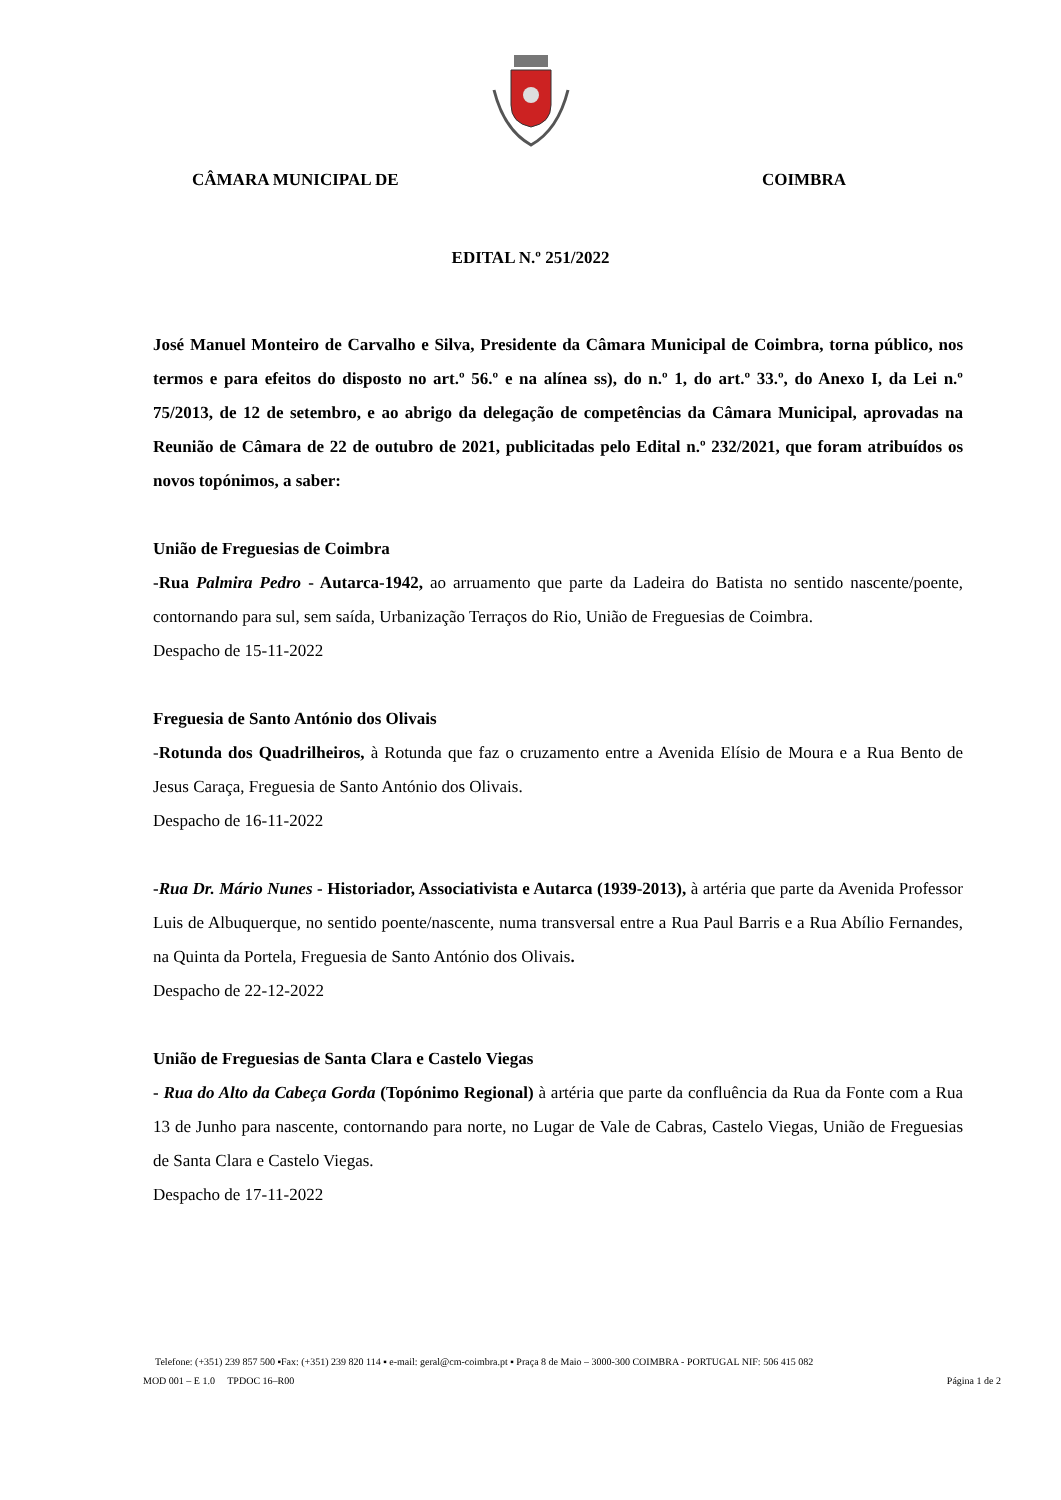CÂMARA MUNICIPAL DE COIMBRA
EDITAL N.º 251/2022
José Manuel Monteiro de Carvalho e Silva, Presidente da Câmara Municipal de Coimbra, torna público, nos termos e para efeitos do disposto no art.º 56.º e na alínea ss), do n.º 1, do art.º 33.º, do Anexo I, da Lei n.º 75/2013, de 12 de setembro, e ao abrigo da delegação de competências da Câmara Municipal, aprovadas na Reunião de Câmara de 22 de outubro de 2021, publicitadas pelo Edital n.º 232/2021, que foram atribuídos os novos topónimos, a saber:
União de Freguesias de Coimbra
-Rua Palmira Pedro - Autarca-1942, ao arruamento que parte da Ladeira do Batista no sentido nascente/poente, contornando para sul, sem saída, Urbanização Terraços do Rio, União de Freguesias de Coimbra.
Despacho de 15-11-2022
Freguesia de Santo António dos Olivais
-Rotunda dos Quadrilheiros, à Rotunda que faz o cruzamento entre a Avenida Elísio de Moura e a Rua Bento de Jesus Caraça, Freguesia de Santo António dos Olivais.
Despacho de 16-11-2022
-Rua Dr. Mário Nunes - Historiador, Associativista e Autarca (1939-2013), à artéria que parte da Avenida Professor Luis de Albuquerque, no sentido poente/nascente, numa transversal entre a Rua Paul Barris e a Rua Abílio Fernandes, na Quinta da Portela, Freguesia de Santo António dos Olivais.
Despacho de 22-12-2022
União de Freguesias de Santa Clara e Castelo Viegas
- Rua do Alto da Cabeça Gorda (Topónimo Regional) à artéria que parte da confluência da Rua da Fonte com a Rua 13 de Junho para nascente, contornando para norte, no Lugar de Vale de Cabras, Castelo Viegas, União de Freguesias de Santa Clara e Castelo Viegas.
Despacho de 17-11-2022
Telefone: (+351) 239 857 500 ▪Fax: (+351) 239 820 114 ▪ e-mail: geral@cm-coimbra.pt ▪ Praça 8 de Maio – 3000-300 COIMBRA - PORTUGAL NIF: 506 415 082
MOD 001 – E 1.0 TPDOC 16–R00 Página 1 de 2